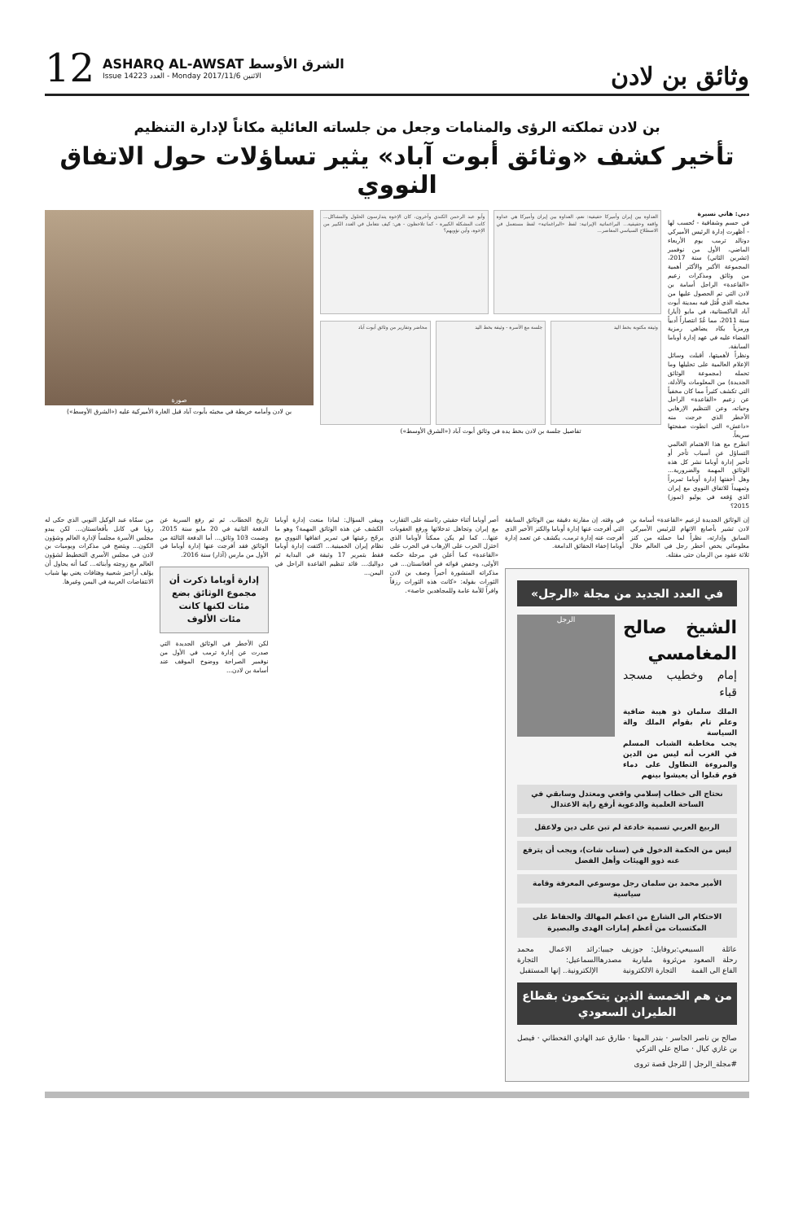وثائق بن لادن
12
ASHARQ AL-AWSAT الشرق الأوسط
Issue 14223 العدد - Monday 2017/11/6 الاثنين
بن لادن تملكته الرؤى والمنامات وجعل من جلساته العائلية مكاناً لإدارة التنظيم
تأخير كشف «وثائق أبوت آباد» يثير تساؤلات حول الاتفاق النووي
دبي: هاني نسيرة
في حسم وشفافية - تُحسب لها - أظهرت إدارة الرئيس الأميركي دونالد ترمب يوم الأربعاء الماضي، الأول من نوفمبر (تشرين الثاني) سنة 2017، المجموعة الأكبر والأكثر أهمية من وثائق ومذكرات زعيم «القاعدة» الراحل أسامة بن لادن التي تم الحصول عليها من مخبئه الذي قُتل فيه بمدينة أبوت آباد الباكستانية، في مايو (أيار) سنة 2011، مما عُدّ انتصاراً أدبياً ورمزياً يكاد يضاهي رمزية القضاء عليه في عهد إدارة أوباما السابقة.
ونظراً لأهميتها، أقبلت وسائل الإعلام العالمية على تحليلها وما تحمله (مجموعة الوثائق الجديدة) من المعلومات والأدلة، التي تكشف كثيراً مما كان مخفياً عن زعيم «القاعدة» الراحل وحياته، وعن التنظيم الإرهابي الأخطر الذي خرجت منه «داعش» التي انطوت صفحتها سريعاً.
انطرح مع هذا الاهتمام العالمي التساؤل عن أسباب تأخر أو تأخير إدارة أوباما نشر كل هذه الوثائق المهمة والضرورية... وهل أخفتها إدارة أوباما تمريراً وتمهيداً للاتفاق النووي مع إيران الذي وُقعه في يوليو (تموز) 2015؟
العداوة بين إيران وأميركا حقيقية: نعم، العداوة بين إيران وأميركا هي عداوة واقعة وحقيقية... البراغماتية الإيرانية: لفظ «البراغماتية» لفظ مستعمل في الاصطلاح السياسي المعاصر...
وأبو عبد الرحمن الكندي وآخرون، كان الإخوة يتدارسون الحلول والمشاكل... كانت المشكلة الكبيرة - كما تلاحظون - هي: كيف نتعامل في العدد الكبير من الإخوة، وأين نؤويهم؟
وثيقة مكتوبة بخط اليد جلسة مع الأسرة - وثيقة بخط اليد
محاضر وتقارير من وثائق أبوت آباد
تفاصيل جلسة بن لادن بخط يده في وثائق أبوت آباد («الشرق الأوسط»)
صورة
بن لادن وأمامه خريطة في مخبئه بأبوت آباد قبل الغارة الأميركية عليه («الشرق الأوسط»)
إن الوثائق الجديدة لزعيم «القاعدة» أسامة بن لادن تشير بأصابع الاتهام للرئيس الأميركي السابق وإدارته، نظراً لما حملته من كنز معلوماتي يخص أخطر رجل في العالم خلال ثلاثة عقود من الزمان حتى مقتله.
في وقته. إن مقارنة دقيقة بين الوثائق السابقة التي أفرجت عنها إدارة أوباما والكنز الأخير الذي أفرجت عنه إدارة ترمب، يكشف عن تعمد إدارة أوباما إخفاء الحقائق الدامغة.
في العدد الجديد من مجلة «الرجل»
الشيخ صالح المغامسي
إمام وخطيب مسجد قباء
الملك سلمان ذو هيبة ضافية وعلم تام بقوام الملك والة السياسة
يجب مخاطبة الشباب المسلم في الغرب أنه ليس من الدين والمروءة التطاول على دماء قوم قبلوا أن يعيشوا بينهم
الرجل
نحتاج الى خطاب إسلامي واقعي ومعتدل وسابقي في الساحة العلمية والدعوية أرفع راية الاعتدال
الربيع العربي تسمية خادعة لم تبن على دين ولاعقل
ليس من الحكمة الدخول في (سناب شات)، ويجب أن يترفع عنه ذوو الهيئات وأهل الفضل
الأمير محمد بن سلمان رجل موسوعي المعرفة وقامة سياسية
الاحتكام الى الشارع من اعظم المهالك والحفاظ على المكتسبات من أعظم إمارات الهدى والبصيرة
عائلة السبيعي: رحلة الصعود من القاع الى القمة بروفايل: جوزيف جيبيا: ثروة مليارية مصدرها التجارة الالكترونية رائد الاعمال محمد السماعيل: التجارة الإلكترونية.. إنها المستقبل
من هم الخمسة الذين يتحكمون بقطاع الطيران السعودي
صالح بن ناصر الجاسر · بندر المهنا · طارق عبد الهادي القحطاني · فيصل بن غازي كيال · صالح علي التركي
#مجلة_الرجل | للرجل قصة تروى
أصر أوباما أثناء حقبتي رئاسته على التقارب مع إيران وتجاهل تدخلاتها ورفع العقوبات عنها... كما لم يكن ممكناً لأوباما الذي اختزل الحرب على الإرهاب في الحرب على «القاعدة» كما أعلن في مرحلة حكمه الأولى، وخفض قواته في أفغانستان... في مذكراته المنشورة أخيراً وصف بن لادن الثورات بقوله: «كانت هذه الثورات رزقاً وافراً للأمة عامة وللمجاهدين خاصة».
ويبقى السؤال: لماذا منعت إدارة أوباما الكشف عن هذه الوثائق المهمة؟ وهو ما يرجّح رغبتها في تمرير اتفاقها النووي مع نظام إيران الخمينية... اكتفت إدارة أوباما فقط بتمرير 17 وثيقة في البداية ثم دواليك... قائد تنظيم القاعدة الراحل في اليمن...
تاريخ الخطاب. ثم تم رفع السرية عن الدفعة الثانية في 20 مايو سنة 2015، وضمت 103 وثائق... أما الدفعة الثالثة من الوثائق فقد أفرجت عنها إدارة أوباما في الأول من مارس (آذار) سنة 2016.
إدارة أوباما ذكرت أن مجموع الوثائق بضع مئات لكنها كانت مئات الألوف
لكن الأخطر في الوثائق الجديدة التي صدرت عن إدارة ترمب في الأول من نوفمبر الصراحة ووضوح الموقف عند أسامة بن لادن...
من سمّاه عبد الوكيل النوبي الذي حكى له رؤيا في كابل بأفغانستان... لكن يبدو مجلس الأسرة مجلساً لإدارة العالم وشؤون الكون... ويتضح في مذكرات ويوميات بن لادن في مجلس الأسري التخطيط لشؤون العالم مع زوجته وأبنائه... كما أنه يحاول أن يؤلف أراجيز شعبية وهتافات يغني بها شباب الانتفاضات العربية في اليمن وغيرها.